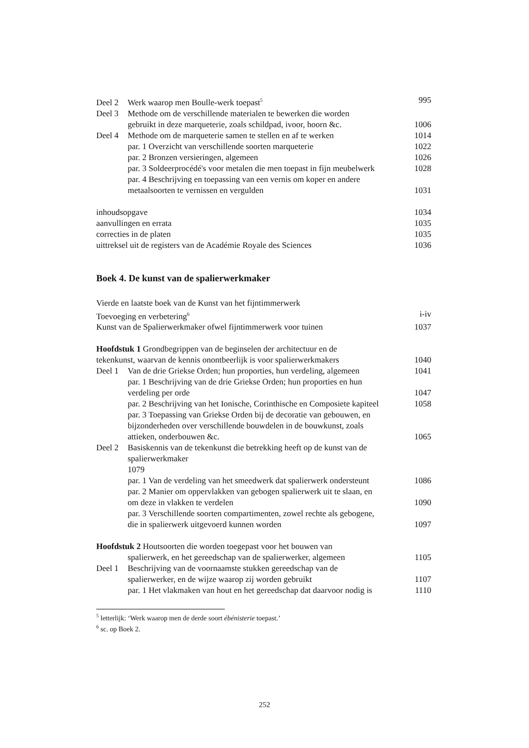Deel 2 Werk waarop men Boulle-werk toepast<sup>5</sup> 995
Deel 3 Methode om de verschillende materialen te bewerken die worden
gebruikt in deze marqueterie, zoals schildpad, ivoor, hoorn &c. 1006
Deel 4 Methode om de marqueterie samen te stellen en af te werken 1014
par. 1 Overzicht van verschillende soorten marqueterie 1022
par. 2 Bronzen versieringen, algemeen 1026
par. 3 Soldeerprocédé's voor metalen die men toepast in fijn meubelwerk 1028
par. 4 Beschrijving en toepassing van een vernis om koper en andere
metaalsoorten te vernissen en vergulden 1031
inhoudsopgave 1034
aanvullingen en errata 1035
correcties in de platen 1035
uittreksel uit de registers van de Académie Royale des Sciences 1036
Boek 4. De kunst van de spalierwerkmaker
Vierde en laatste boek van de Kunst van het fijntimmerwerk
Toevoeging en verbetering<sup>6</sup> i-iv
Kunst van de Spalierwerkmaker ofwel fijntimmerwerk voor tuinen 1037
Hoofdstuk 1 Grondbegrippen van de beginselen der architectuur en de
tekenkunst, waarvan de kennis onontbeerlijk is voor spalierwerkmakers 1040
Deel 1 Van de drie Griekse Orden; hun proporties, hun verdeling, algemeen 1041
par. 1 Beschrijving van de drie Griekse Orden; hun proporties en hun
verdeling per orde 1047
par. 2 Beschrijving van het Ionische, Corinthische en Composiete kapiteel 1058
par. 3 Toepassing van Griekse Orden bij de decoratie van gebouwen, en
bijzonderheden over verschillende bouwdelen in de bouwkunst, zoals
attieken, onderbouwen &c. 1065
Deel 2 Basiskennis van de tekenkunst die betrekking heeft op de kunst van de
spalierwerkmaker
1079
par. 1 Van de verdeling van het smeedwerk dat spalierwerk ondersteunt 1086
par. 2 Manier om oppervlakken van gebogen spalierwerk uit te slaan, en
om deze in vlakken te verdelen 1090
par. 3 Verschillende soorten compartimenten, zowel rechte als gebogene,
die in spalierwerk uitgevoerd kunnen worden 1097
Hoofdstuk 2 Houtsoorten die worden toegepast voor het bouwen van
spalierwerk, en het gereedschap van de spalierwerker, algemeen 1105
Deel 1 Beschrijving van de voornaamste stukken gereedschap van de
spalierwerker, en de wijze waarop zij worden gebruikt 1107
par. 1 Het vlakmaken van hout en het gereedschap dat daarvoor nodig is 1110
<sup>5</sup> letterlijk: ‘Werk waarop men de derde soort ébénisterie toepast.’
<sup>6</sup> sc. op Boek 2.
252